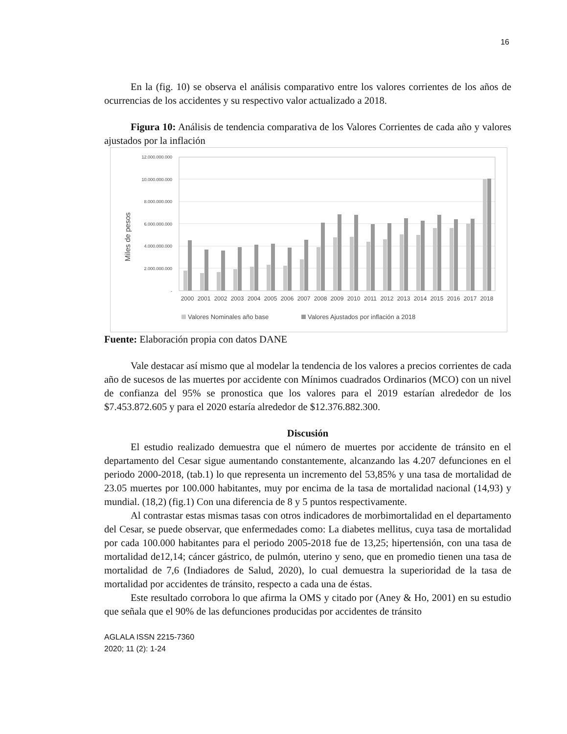16
En la (fig. 10) se observa el análisis comparativo entre los valores corrientes de los años de ocurrencias de los accidentes y su respectivo valor actualizado a 2018.
Figura 10: Análisis de tendencia comparativa de los Valores Corrientes de cada año y valores ajustados por la inflación
Miles de pesos
12.000.000.000
10.000.000.000
8.000.000.000
6.000.000.000
4.000.000.000
2.000.000.000
-
2000
2001
2002
2003
2004
2005
2006
2007
2008
2009
2010
2011
2012
2013
2014
2015
2016
2017
2018
Valores Nominales año base
Valores Ajustados por inflación a 2018
Fuente: Elaboración propia con datos DANE
Vale destacar así mismo que al modelar la tendencia de los valores a precios corrientes de cada año de sucesos de las muertes por accidente con Mínimos cuadrados Ordinarios (MCO) con un nivel de confianza del 95% se pronostica que los valores para el 2019 estarían alrededor de los $7.453.872.605 y para el 2020 estaría alrededor de $12.376.882.300.
Discusión
El estudio realizado demuestra que el número de muertes por accidente de tránsito en el departamento del Cesar sigue aumentando constantemente, alcanzando las 4.207 defunciones en el periodo 2000-2018, (tab.1) lo que representa un incremento del 53,85% y una tasa de mortalidad de 23.05 muertes por 100.000 habitantes, muy por encima de la tasa de mortalidad nacional (14,93) y mundial. (18,2) (fig.1) Con una diferencia de 8 y 5 puntos respectivamente.
Al contrastar estas mismas tasas con otros indicadores de morbimortalidad en el departamento del Cesar, se puede observar, que enfermedades como: La diabetes mellitus, cuya tasa de mortalidad por cada 100.000 habitantes para el periodo 2005-2018 fue de 13,25; hipertensión, con una tasa de mortalidad de12,14; cáncer gástrico, de pulmón, uterino y seno, que en promedio tienen una tasa de mortalidad de 7,6 (Indiadores de Salud, 2020), lo cual demuestra la superioridad de la tasa de mortalidad por accidentes de tránsito, respecto a cada una de éstas.
Este resultado corrobora lo que afirma la OMS y citado por (Aney & Ho, 2001) en su estudio que señala que el 90% de las defunciones producidas por accidentes de tránsito
AGLALA ISSN 2215-7360
2020; 11 (2): 1-24